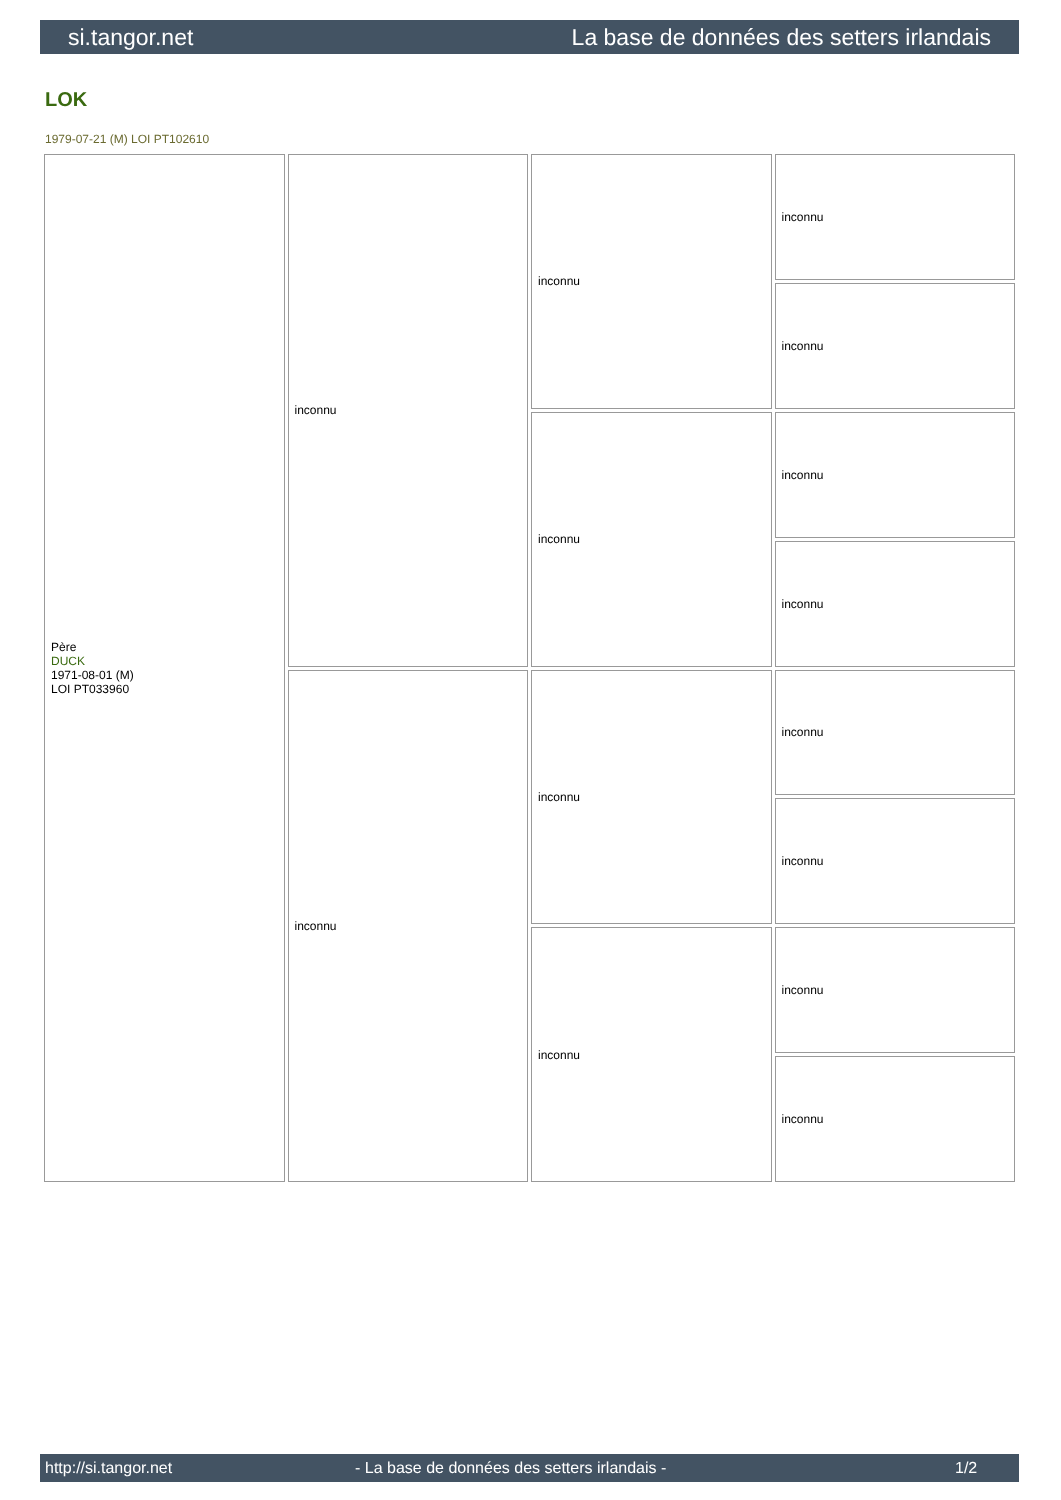si.tangor.net La base de données des setters irlandais
LOK
1979-07-21 (M) LOI PT102610
| Père DUCK 1971-08-01 (M) LOI PT033960 | inconnu | inconnu | inconnu |
| | | | inconnu |
| | | inconnu | inconnu |
| | | | inconnu |
| | inconnu | inconnu | inconnu |
| | | | inconnu |
| | | inconnu | inconnu |
| | | | inconnu |
http://si.tangor.net - La base de données des setters irlandais - 1/2